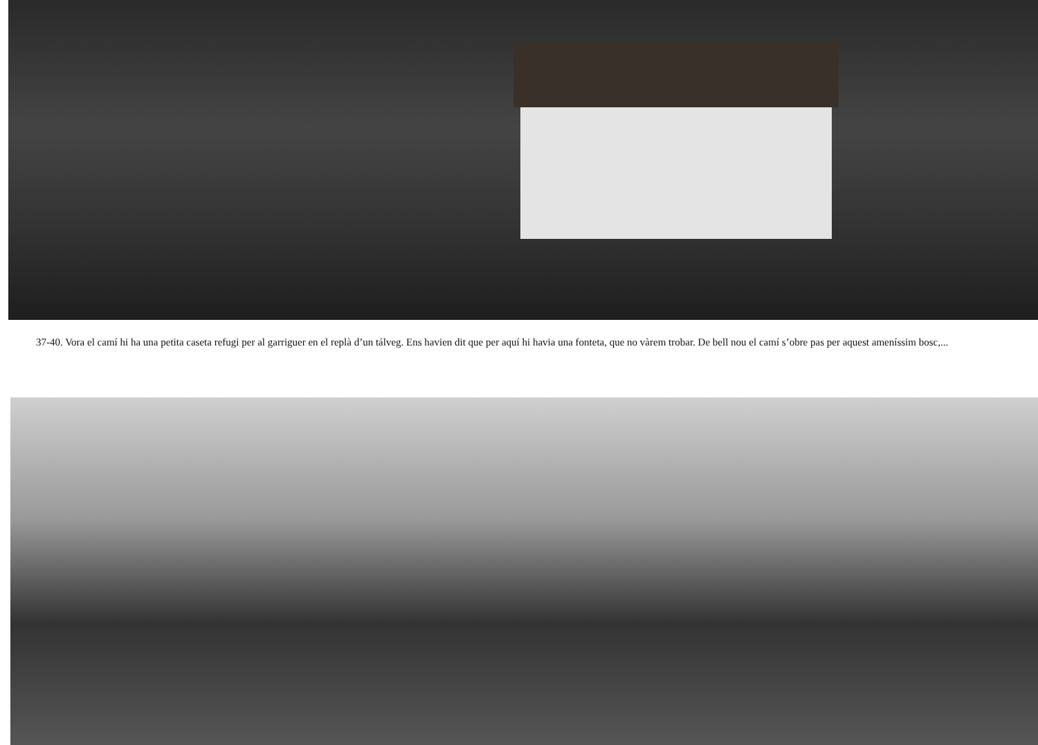37-40. Vora el camí hi ha una petita caseta refugi per al garriguer en el replà d’un tálveg. Ens havien dit que per aquí hi havia una fonteta, que no vàrem trobar. De bell nou el camí s’obre pas per aquest ameníssim bosc,...